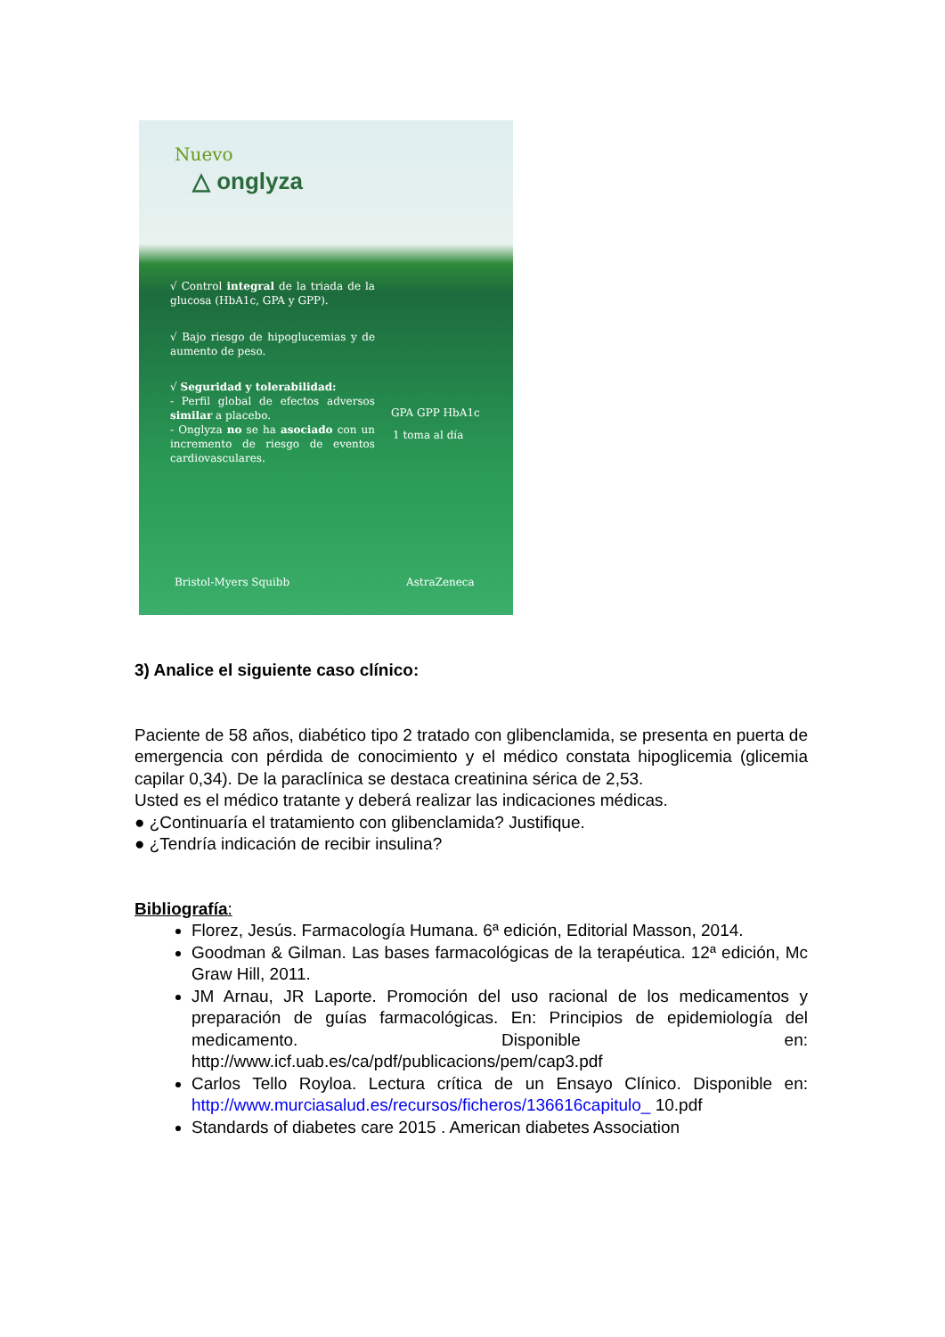Nuevo
△ onglyza
√ Control integral de la triada de la glucosa (HbA1c, GPA y GPP).
√ Bajo riesgo de hipoglucemias y de aumento de peso.
√ Seguridad y tolerabilidad:
- Perfil global de efectos adversos similar a placebo.
- Onglyza no se ha asociado con un incremento de riesgo de eventos cardiovasculares.
GPA GPP HbA1c
1 toma al día
Bristol-Myers Squibb AstraZeneca
3) Analice el siguiente caso clínico:
Paciente de 58 años, diabético tipo 2 tratado con glibenclamida, se presenta en puerta de emergencia con pérdida de conocimiento y el médico constata hipoglicemia (glicemia capilar 0,34). De la paraclínica se destaca creatinina sérica de 2,53.
Usted es el médico tratante y deberá realizar las indicaciones médicas.
● ¿Continuaría el tratamiento con glibenclamida? Justifique.
● ¿Tendría indicación de recibir insulina?
Bibliografía:
Florez, Jesús. Farmacología Humana. 6ª edición, Editorial Masson, 2014.
Goodman & Gilman. Las bases farmacológicas de la terapéutica. 12ª edición, Mc Graw Hill, 2011.
JM Arnau, JR Laporte. Promoción del uso racional de los medicamentos y preparación de guías farmacológicas. En: Principios de epidemiología del medicamento. Disponible en: http://www.icf.uab.es/ca/pdf/publicacions/pem/cap3.pdf
Carlos Tello Royloa. Lectura crítica de un Ensayo Clínico. Disponible en: http://www.murciasalud.es/recursos/ficheros/136616capitulo_ 10.pdf
Standards of diabetes care 2015 . American diabetes Association